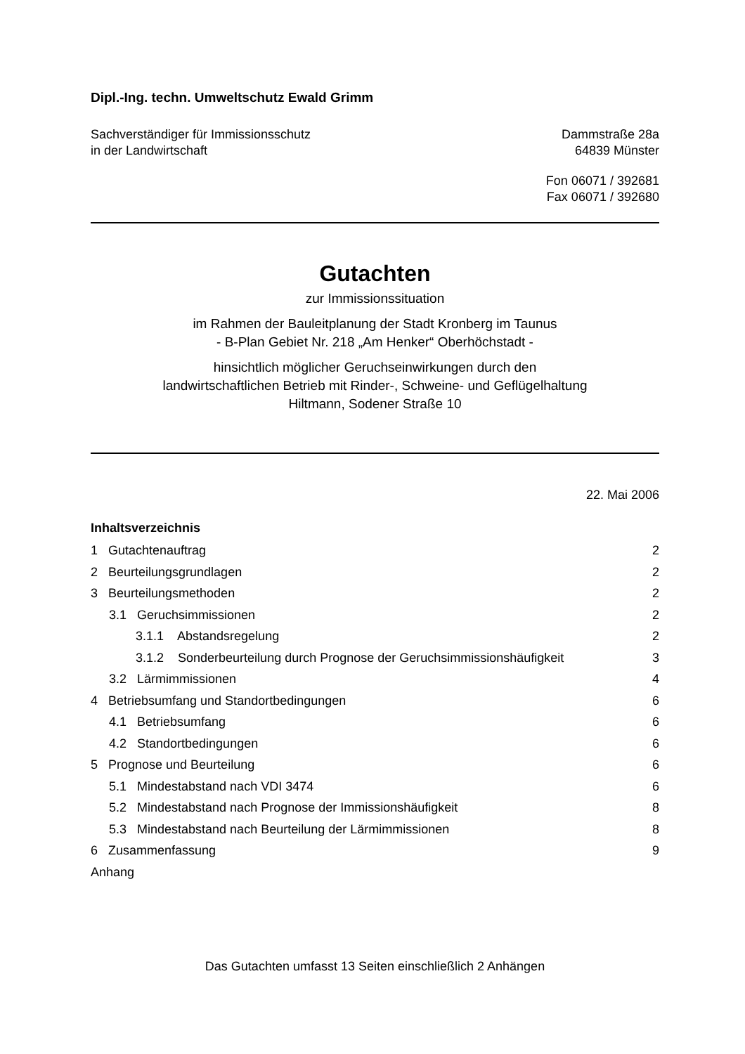Dipl.-Ing. techn. Umweltschutz Ewald Grimm
Sachverständiger für Immissionsschutz
in der Landwirtschaft
Dammstraße 28a
64839 Münster
Fon 06071 / 392681
Fax 06071 / 392680
Gutachten
zur Immissionssituation
im Rahmen der Bauleitplanung der Stadt Kronberg im Taunus
- B-Plan Gebiet Nr. 218 „Am Henker“ Oberhöchstadt -
hinsichtlich möglicher Geruchseinwirkungen durch den
landwirtschaftlichen Betrieb mit Rinder-, Schweine- und Geflügelhaltung
Hiltmann, Sodener Straße 10
22. Mai 2006
Inhaltsverzeichnis
1 Gutachtenauftrag 2
2 Beurteilungsgrundlagen 2
3 Beurteilungsmethoden 2
3.1 Geruchsimmissionen 2
3.1.1 Abstandsregelung 2
3.1.2 Sonderbeurteilung durch Prognose der Geruchsimmissionshäufigkeit 3
3.2 Lärmimmissionen 4
4 Betriebsumfang und Standortbedingungen 6
4.1 Betriebsumfang 6
4.2 Standortbedingungen 6
5 Prognose und Beurteilung 6
5.1 Mindestabstand nach VDI 3474 6
5.2 Mindestabstand nach Prognose der Immissionshäufigkeit 8
5.3 Mindestabstand nach Beurteilung der Lärmimmissionen 8
6 Zusammenfassung 9
Anhang
Das Gutachten umfasst 13 Seiten einschließlich 2 Anhängen